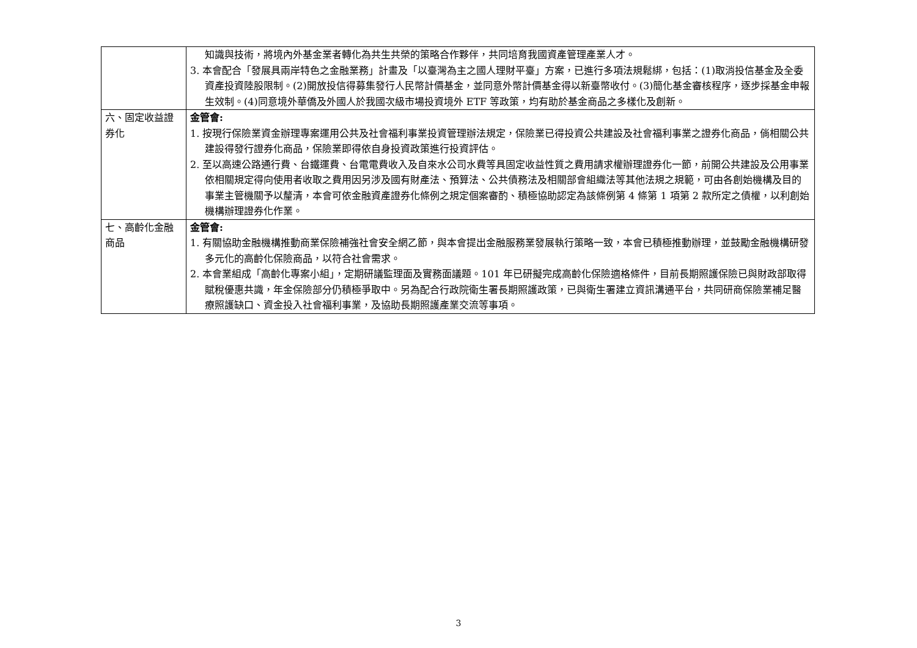| | 知識與技術，將境內外基金業者轉化為共生共榮的策略合作夥伴，共同培育我國資產管理產業人才。 3. 本會配合「發展具兩岸特色之金融業務」計畫及「以臺灣為主之國人理財平臺」方案，已進行多項法規鬆綁，包括：(1)取消投信基金及全委資產投資陸股限制。(2)開放投信得募集發行人民幣計價基金，並同意外幣計價基金得以新臺幣收付。(3)簡化基金審核程序，逐步採基金申報生效制。(4)同意境外華僑及外國人於我國次級市場投資境外 ETF 等政策，均有助於基金商品之多樣化及創新。 |
| 六、固定收益證券化 | 金管會: 1. 按現行保險業資金辦理專案運用公共及社會福利事業投資管理辦法規定，保險業已得投資公共建設及社會福利事業之證券化商品，倘相關公共建設得發行證券化商品，保險業即得依自身投資政策進行投資評估。 2. 至以高速公路通行費、台鐵運費、台電電費收入及自來水公司水費等具固定收益性質之費用請求權辦理證券化一節，前開公共建設及公用事業依相關規定得向使用者收取之費用因另涉及國有財產法、預算法、公共債務法及相關部會組織法等其他法規之規範，可由各創始機構及目的事業主管機關予以釐清，本會可依金融資產證券化條例之規定個案審酌、積極協助認定為該條例第 4 條第 1 項第 2 款所定之債權，以利創始機構辦理證券化作業。 |
| 七、高齡化金融商品 | 金管會: 1. 有關協助金融機構推動商業保險補強社會安全網乙節，與本會提出金融服務業發展執行策略一致，本會已積極推動辦理，並鼓勵金融機構研發多元化的高齡化保險商品，以符合社會需求。 2. 本會業組成「高齡化專案小組」，定期研議監理面及實務面議題。101 年已研擬完成高齡化保險適格條件，目前長期照護保險已與財政部取得賦稅優惠共識，年金保險部分仍積極爭取中。另為配合行政院衛生署長期照護政策，已與衛生署建立資訊溝通平台，共同研商保險業補足醫療照護缺口、資金投入社會福利事業，及協助長期照護產業交流等事項。 |
3